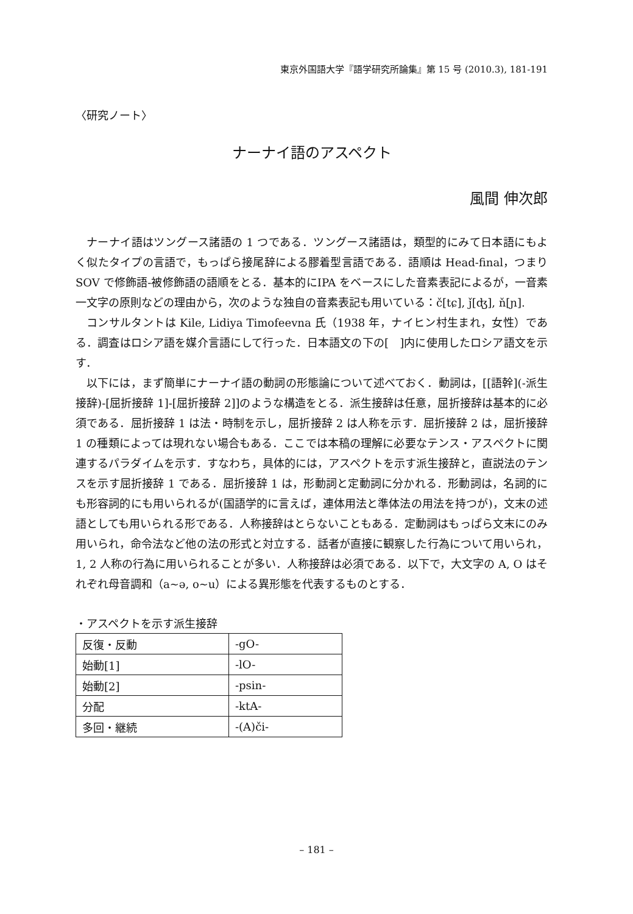東京外国語大学『語学研究所論集』第 15 号 (2010.3), 181-191
〈研究ノート〉
ナーナイ語のアスペクト
風間 伸次郎
ナーナイ語はツングース諸語の 1 つである．ツングース諸語は，類型的にみて日本語にもよく似たタイプの言語で，もっぱら接尾辞による膠着型言語である．語順は Head-final，つまりSOV で修飾語-被修飾語の語順をとる．基本的にIPA をベースにした音素表記によるが，一音素一文字の原則などの理由から，次のような独自の音素表記も用いている：č[tɕ], ǰ[ʤ], ň[ɲ].
コンサルタントは Kile, Lidiya Timofeevna 氏（1938 年，ナイヒン村生まれ，女性）である．調査はロシア語を媒介言語にして行った．日本語文の下の[　]内に使用したロシア語文を示す．
以下には，まず簡単にナーナイ語の動詞の形態論について述べておく．動詞は，[[語幹](-派生接辞)-[屈折接辞 1]-[屈折接辞 2]]のような構造をとる．派生接辞は任意，屈折接辞は基本的に必須である．屈折接辞 1 は法・時制を示し，屈折接辞 2 は人称を示す．屈折接辞 2 は，屈折接辞 1 の種類によっては現れない場合もある．ここでは本稿の理解に必要なテンス・アスペクトに関連するパラダイムを示す．すなわち，具体的には，アスペクトを示す派生接辞と，直説法のテンスを示す屈折接辞 1 である．屈折接辞 1 は，形動詞と定動詞に分かれる．形動詞は，名詞的にも形容詞的にも用いられるが(国語学的に言えば，連体用法と準体法の用法を持つが)，文末の述語としても用いられる形である．人称接辞はとらないこともある．定動詞はもっぱら文末にのみ用いられ，命令法など他の法の形式と対立する．話者が直接に観察した行為について用いられ，1, 2 人称の行為に用いられることが多い．人称接辞は必須である．以下で，大文字の A, O はそれぞれ母音調和（a~ə, o~u）による異形態を代表するものとする．
・アスペクトを示す派生接辞
| 反復・反動 | -gO- |
| 始動[1] | -lO- |
| 始動[2] | -psin- |
| 分配 | -ktA- |
| 多回・継続 | -(A)či- |
– 181 –